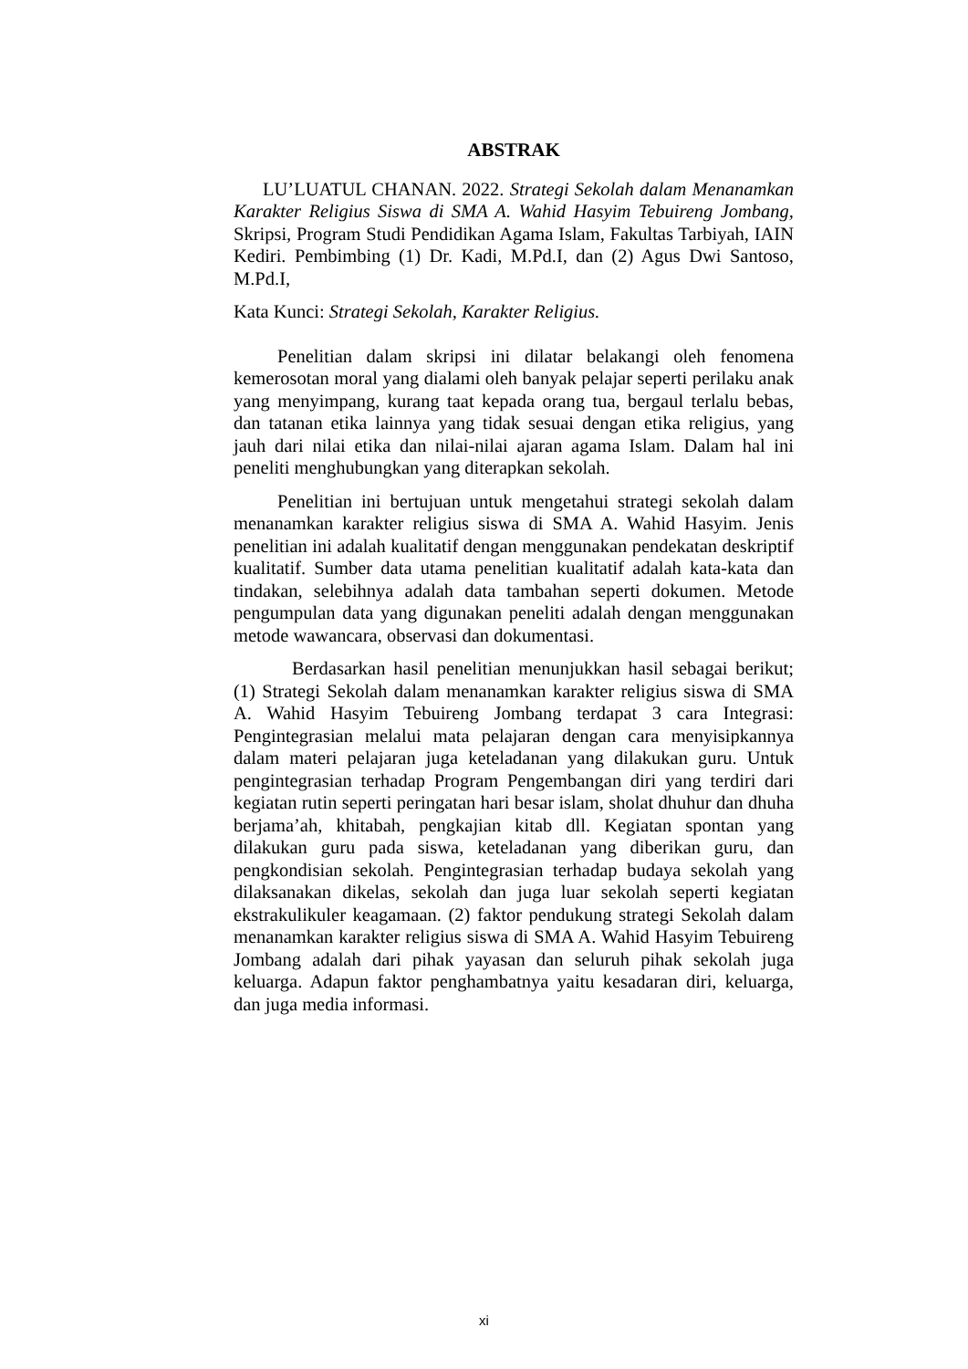ABSTRAK
LU’LUATUL CHANAN. 2022. Strategi Sekolah dalam Menanamkan Karakter Religius Siswa di SMA A. Wahid Hasyim Tebuireng Jombang, Skripsi, Program Studi Pendidikan Agama Islam, Fakultas Tarbiyah, IAIN Kediri. Pembimbing (1) Dr. Kadi, M.Pd.I, dan (2) Agus Dwi Santoso, M.Pd.I,
Kata Kunci: Strategi Sekolah, Karakter Religius.
Penelitian dalam skripsi ini dilatar belakangi oleh fenomena kemerosotan moral yang dialami oleh banyak pelajar seperti perilaku anak yang menyimpang, kurang taat kepada orang tua, bergaul terlalu bebas, dan tatanan etika lainnya yang tidak sesuai dengan etika religius, yang jauh dari nilai etika dan nilai-nilai ajaran agama Islam. Dalam hal ini peneliti menghubungkan yang diterapkan sekolah.
Penelitian ini bertujuan untuk mengetahui strategi sekolah dalam menanamkan karakter religius siswa di SMA A. Wahid Hasyim. Jenis penelitian ini adalah kualitatif dengan menggunakan pendekatan deskriptif kualitatif. Sumber data utama penelitian kualitatif adalah kata-kata dan tindakan, selebihnya adalah data tambahan seperti dokumen. Metode pengumpulan data yang digunakan peneliti adalah dengan menggunakan metode wawancara, observasi dan dokumentasi.
Berdasarkan hasil penelitian menunjukkan hasil sebagai berikut; (1) Strategi Sekolah dalam menanamkan karakter religius siswa di SMA A. Wahid Hasyim Tebuireng Jombang terdapat 3 cara Integrasi: Pengintegrasian melalui mata pelajaran dengan cara menyisipkannya dalam materi pelajaran juga keteladanan yang dilakukan guru. Untuk pengintegrasian terhadap Program Pengembangan diri yang terdiri dari kegiatan rutin seperti peringatan hari besar islam, sholat dhuhur dan dhuha berjama’ah, khitabah, pengkajian kitab dll. Kegiatan spontan yang dilakukan guru pada siswa, keteladanan yang diberikan guru, dan pengkondisian sekolah. Pengintegrasian terhadap budaya sekolah yang dilaksanakan dikelas, sekolah dan juga luar sekolah seperti kegiatan ekstrakulikuler keagamaan. (2) faktor pendukung strategi Sekolah dalam menanamkan karakter religius siswa di SMA A. Wahid Hasyim Tebuireng Jombang adalah dari pihak yayasan dan seluruh pihak sekolah juga keluarga. Adapun faktor penghambatnya yaitu kesadaran diri, keluarga, dan juga media informasi.
xi